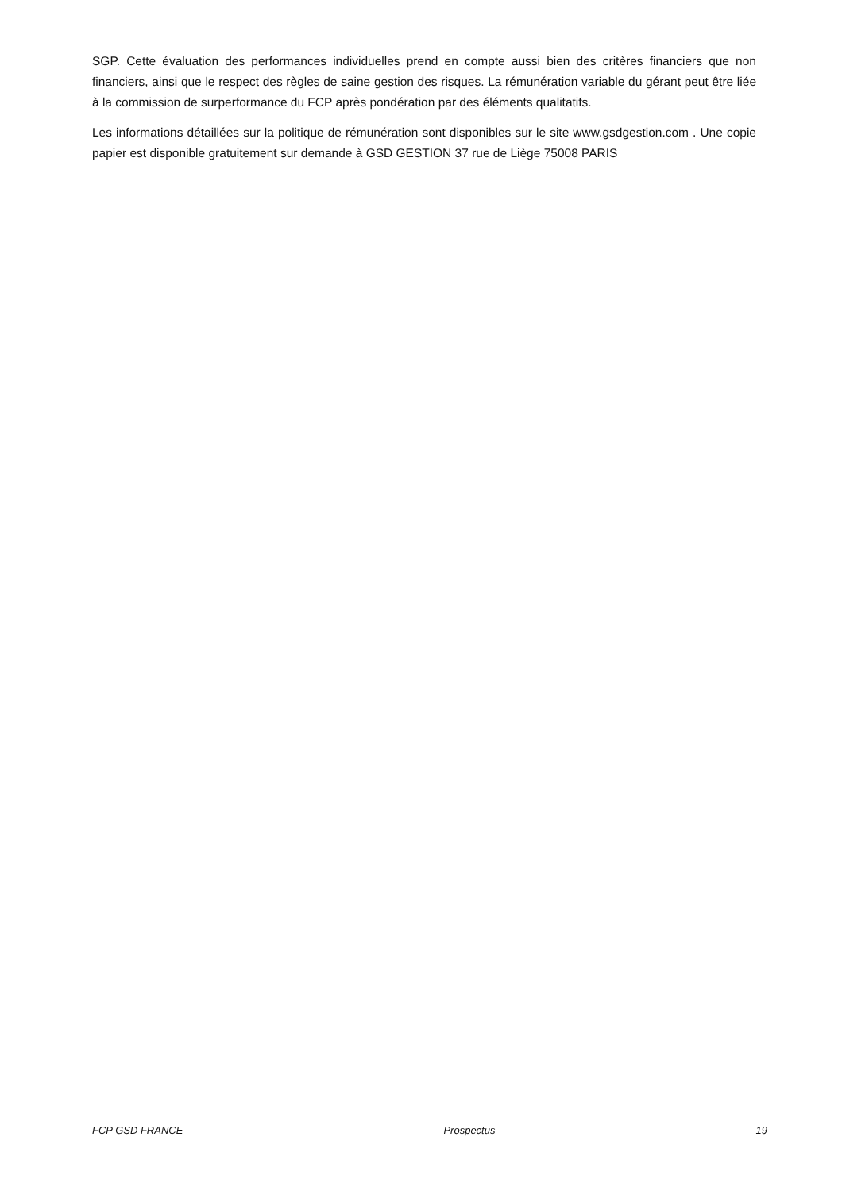SGP. Cette évaluation des performances individuelles prend en compte aussi bien des critères financiers que non financiers, ainsi que le respect des règles de saine gestion des risques. La rémunération variable du gérant peut être liée à la commission de surperformance du FCP après pondération par des éléments qualitatifs.
Les informations détaillées sur la politique de rémunération sont disponibles sur le site www.gsdgestion.com . Une copie papier est disponible gratuitement sur demande à GSD GESTION 37 rue de Liège 75008 PARIS
FCP GSD FRANCE Prospectus 19